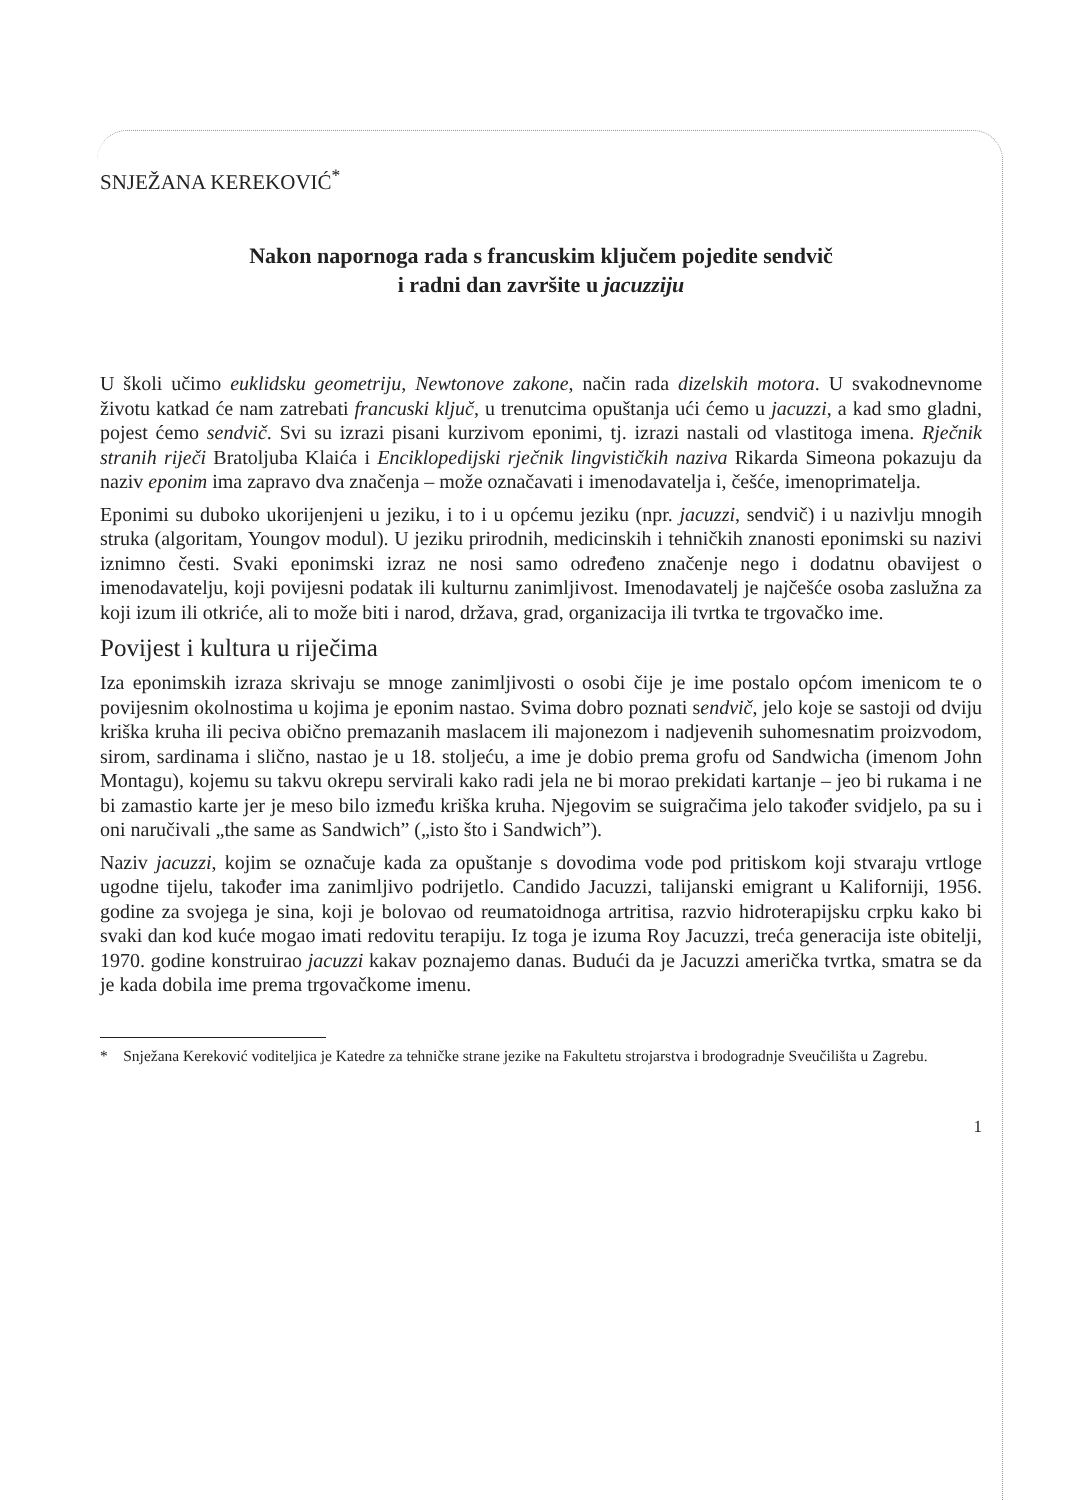SNJEŽANA KEREKOVIĆ<sup>*</sup>
Nakon napornoga rada s francuskim ključem pojedite sendvič
i radni dan završite u jacuzziju
U školi učimo euklidsku geometriju, Newtonove zakone, način rada dizelskih motora. U svakodnevnome životu katkad će nam zatrebati francuski ključ, u trenutcima opuštanja ući ćemo u jacuzzi, a kad smo gladni, pojest ćemo sendvič. Svi su izrazi pisani kurzivom eponimi, tj. izrazi nastali od vlastitoga imena. Rječnik stranih riječi Bratoljuba Klaića i Enciklopedijski rječnik lingvističkih naziva Rikarda Simeona pokazuju da naziv eponim ima zapravo dva značenja – može označavati i imenodavatelja i, češće, imenoprimatelja.
Eponimi su duboko ukorijenjeni u jeziku, i to i u općemu jeziku (npr. jacuzzi, sendvič) i u nazivlju mnogih struka (algoritam, Youngov modul). U jeziku prirodnih, medicinskih i tehničkih znanosti eponimski su nazivi iznimno česti. Svaki eponimski izraz ne nosi samo određeno značenje nego i dodatnu obavijest o imenodavatelju, koji povijesni podatak ili kulturnu zanimljivost. Imenodavatelj je najčešće osoba zaslužna za koji izum ili otkriće, ali to može biti i narod, država, grad, organizacija ili tvrtka te trgovačko ime.
Povijest i kultura u riječima
Iza eponimskih izraza skrivaju se mnoge zanimljivosti o osobi čije je ime postalo općom imenicom te o povijesnim okolnostima u kojima je eponim nastao. Svima dobro poznati sendvič, jelo koje se sastoji od dviju kriška kruha ili peciva obično premazanih maslacem ili majonezom i nadjevenih suhomesnatim proizvodom, sirom, sardinama i slično, nastao je u 18. stoljeću, a ime je dobio prema grofu od Sandwicha (imenom John Montagu), kojemu su takvu okrepu servirali kako radi jela ne bi morao prekidati kartanje – jeo bi rukama i ne bi zamastio karte jer je meso bilo između kriška kruha. Njegovim se suigračima jelo također svidjelo, pa su i oni naručivali „the same as Sandwich” („isto što i Sandwich”).
Naziv jacuzzi, kojim se označuje kada za opuštanje s dovodima vode pod pritiskom koji stvaraju vrtloge ugodne tijelu, također ima zanimljivo podrijetlo. Candido Jacuzzi, talijanski emigrant u Kaliforniji, 1956. godine za svojega je sina, koji je bolovao od reumatoidnoga artritisa, razvio hidroterapijsku crpku kako bi svaki dan kod kuće mogao imati redovitu terapiju. Iz toga je izuma Roy Jacuzzi, treća generacija iste obitelji, 1970. godine konstruirao jacuzzi kakav poznajemo danas. Budući da je Jacuzzi američka tvrtka, smatra se da je kada dobila ime prema trgovačkome imenu.
* Snježana Kereković voditeljica je Katedre za tehničke strane jezike na Fakultetu strojarstva i brodogradnje Sveučilišta u Zagrebu.
1